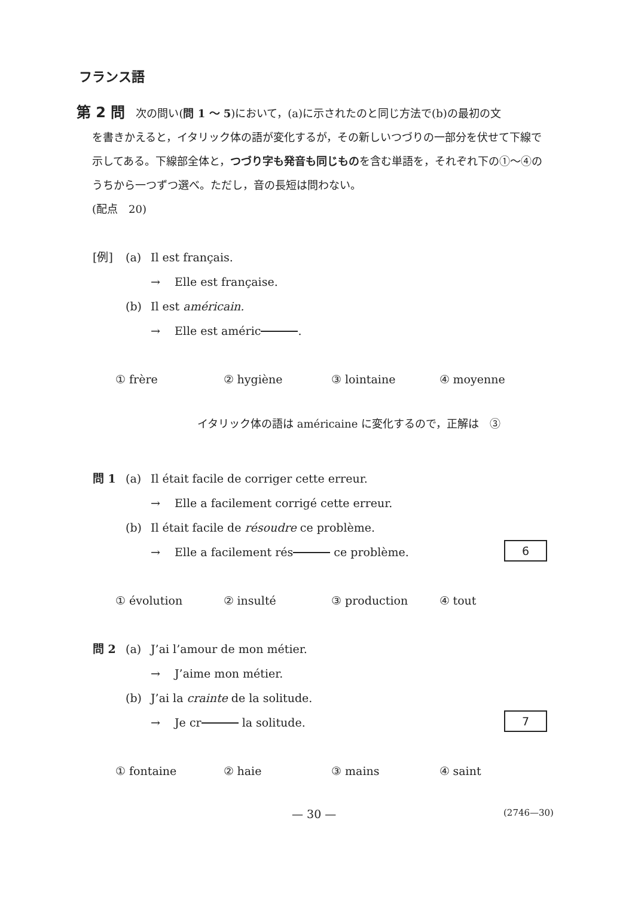フランス語
第 2 問 次の問い(問 1 ～ 5)において，(a)に示されたのと同じ方法で(b)の最初の文
を書きかえると，イタリック体の語が変化するが，その新しいつづりの一部分を伏せて下線で示してある。下線部全体と，つづり字も発音も同じものを含む単語を，それぞれ下の①～④のうちから一つずつ選べ。ただし，音の長短は問わない。
(配点　20)
[例] (a) Il est français.
→ Elle est française.
(b) Il est américain.
→ Elle est améric .
① frère ② hygiène ③ lointaine ④ moyenne
イタリック体の語は américaine に変化するので，正解は　③
問 1 (a) Il était facile de corriger cette erreur.
→ Elle a facilement corrigé cette erreur.
(b) Il était facile de résoudre ce problème.
→ Elle a facilement rés ce problème. 6
① évolution ② insulté ③ production ④ tout
問 2 (a) J’ai l’amour de mon métier.
→ J’aime mon métier.
(b) J’ai la crainte de la solitude.
→ Je cr la solitude. 7
① fontaine ② haie ③ mains ④ saint
— 30 — (2746—30)